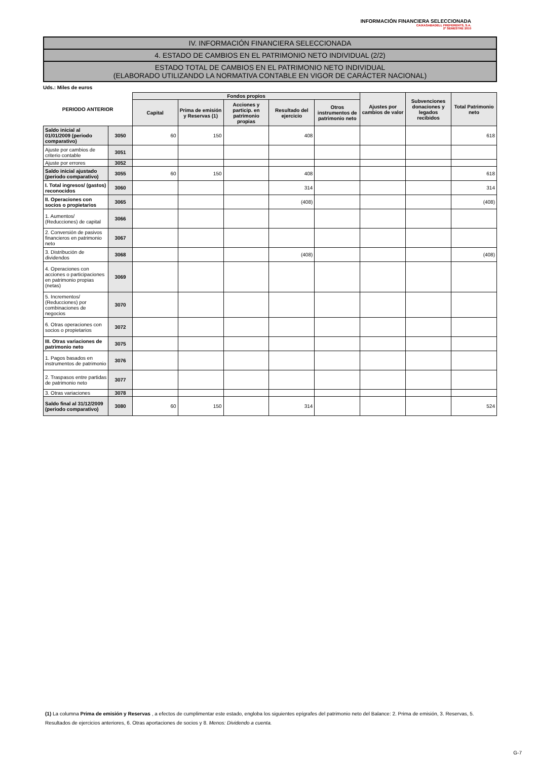INFORMACIÓN FINANCIERA SELECCIONADA
CAIXASABADELL PREFERENTS, S.A.
2º SEMESTRE 2010
IV. INFORMACIÓN FINANCIERA SELECCIONADA
4. ESTADO DE CAMBIOS EN EL PATRIMONIO NETO INDIVIDUAL (2/2)
ESTADO TOTAL DE CAMBIOS EN EL PATRIMONIO NETO INDIVIDUAL
(ELABORADO UTILIZANDO LA NORMATIVA CONTABLE EN VIGOR DE CARÁCTER NACIONAL)
Uds.: Miles de euros
| PERIODO ANTERIOR | | Fondos propios | | | | | Ajustes por cambios de valor | Subvenciones donaciones y legados recibidos | Total Patrimonio neto |
| --- | --- | --- | --- | --- | --- | --- | --- | --- | --- |
| | | Capital | Prima de emisión y Reservas (1) | Acciones y particip. en patrimonio propias | Resultado del ejercicio | Otros instrumentos de patrimonio neto | | | |
| Saldo inicial al 01/01/2009 (periodo comparativo) | 3050 | 60 | 150 | | 408 | | | | 618 |
| Ajuste por cambios de criterio contable | 3051 | | | | | | | | |
| Ajuste por errores | 3052 | | | | | | | | |
| Saldo inicial ajustado (periodo comparativo) | 3055 | 60 | 150 | | 408 | | | | 618 |
| I. Total ingresos/ (gastos) reconocidos | 3060 | | | | 314 | | | | 314 |
| II. Operaciones con socios o propietarios | 3065 | | | | (408) | | | | (408) |
| 1. Aumentos/ (Reducciones) de capital | 3066 | | | | | | | | |
| 2. Conversión de pasivos financieros en patrimonio neto | 3067 | | | | | | | | |
| 3. Distribución de dividendos | 3068 | | | | (408) | | | | (408) |
| 4. Operaciones con acciones o participaciones en patrimonio propias (netas) | 3069 | | | | | | | | |
| 5. Incrementos/ (Reducciones) por combinaciones de negocios | 3070 | | | | | | | | |
| 6. Otras operaciones con socios o propietarios | 3072 | | | | | | | | |
| III. Otras variaciones de patrimonio neto | 3075 | | | | | | | | |
| 1. Pagos basados en instrumentos de patrimonio | 3076 | | | | | | | | |
| 2. Traspasos entre partidas de patrimonio neto | 3077 | | | | | | | | |
| 3. Otras variaciones | 3078 | | | | | | | | |
| Saldo final al 31/12/2009 (periodo comparativo) | 3080 | 60 | 150 | | 314 | | | | 524 |
(1) La columna Prima de emisión y Reservas , a efectos de cumplimentar este estado, engloba los siguientes epígrafes del patrimonio neto del Balance: 2. Prima de emisión, 3. Reservas, 5. Resultados de ejercicios anteriores, 6. Otras aportaciones de socios y 8. Menos: Dividendo a cuenta.
G-7